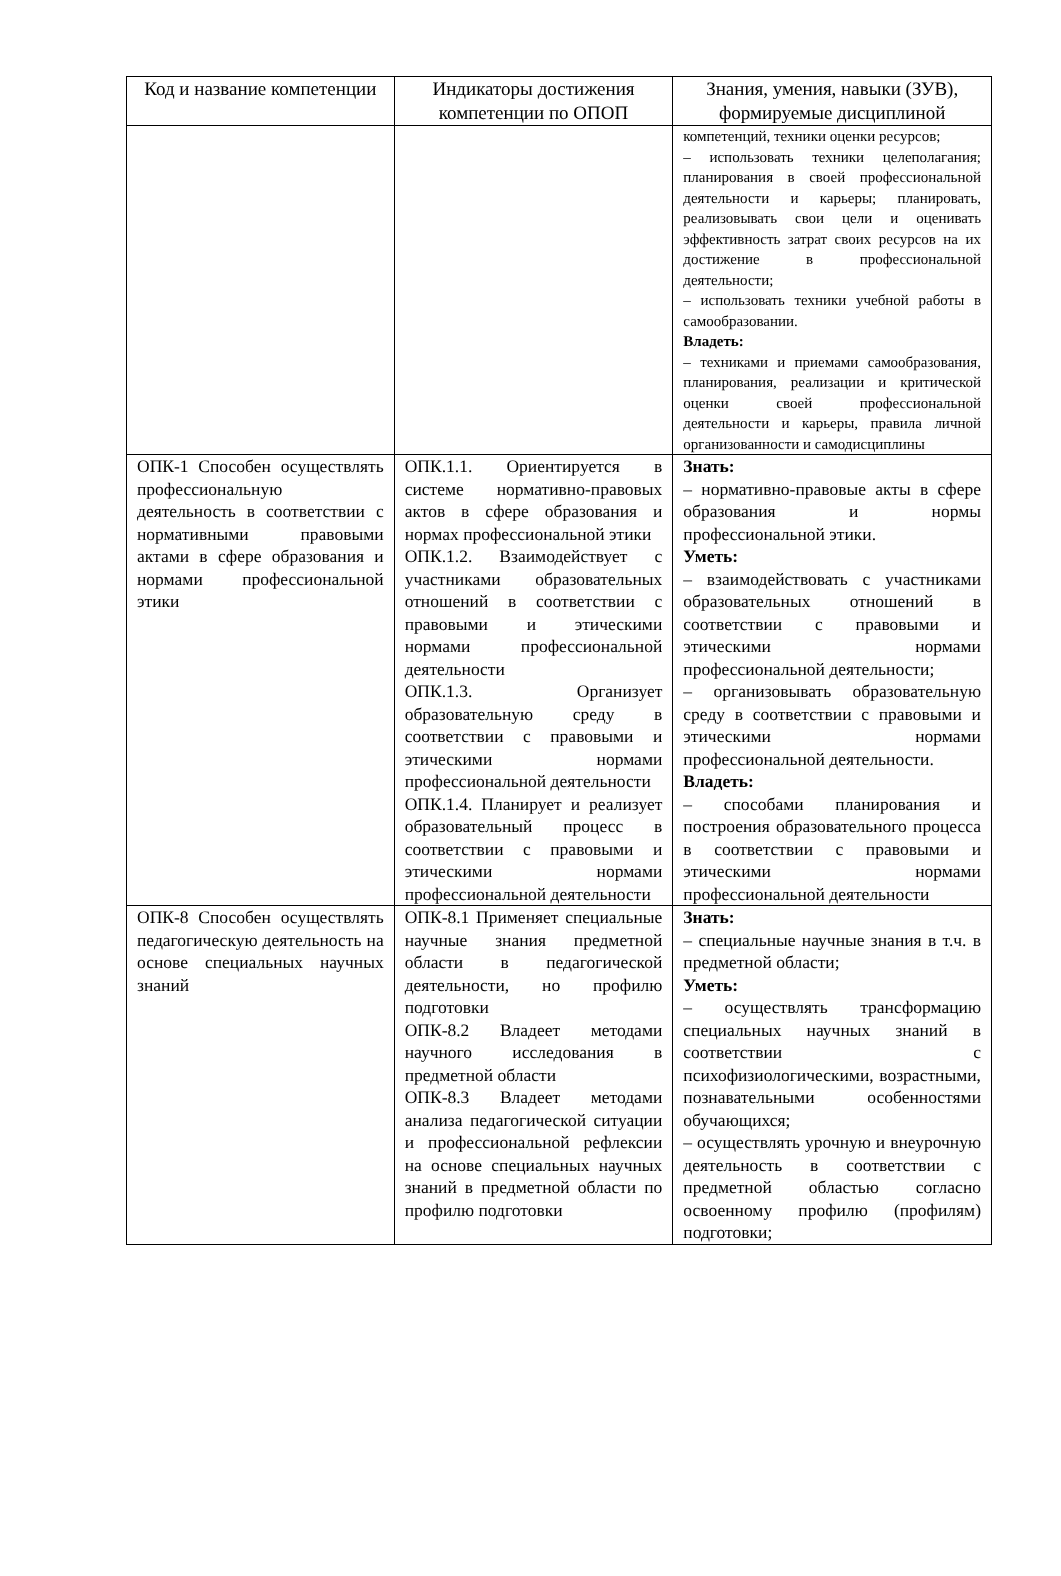| Код и название компетенции | Индикаторы достижения компетенции по ОПОП | Знания, умения, навыки (ЗУВ), формируемые дисциплиной |
| --- | --- | --- |
| | | компетенций, техники оценки ресурсов; – использовать техники целеполагания; планирования в своей профессиональной деятельности и карьеры; планировать, реализовывать свои цели и оценивать эффективность затрат своих ресурсов на их достижение в профессиональной деятельности; – использовать техники учебной работы в самообразовании. Владеть: – техниками и приемами самообразования, планирования, реализации и критической оценки своей профессиональной деятельности и карьеры, правила личной организованности и самодисциплины |
| ОПК-1 Способен осуществлять профессиональную деятельность в соответствии с нормативными правовыми актами в сфере образования и нормами профессиональной этики | ОПК.1.1. Ориентируется в системе нормативно-правовых актов в сфере образования и нормах профессиональной этики ОПК.1.2. Взаимодействует с участниками образовательных отношений в соответствии с правовыми и этическими нормами профессиональной деятельности ОПК.1.3. Организует образовательную среду в соответствии с правовыми и этическими нормами профессиональной деятельности ОПК.1.4. Планирует и реализует образовательный процесс в соответствии с правовыми и этическими нормами профессиональной деятельности | Знать: – нормативно-правовые акты в сфере образования и нормы профессиональной этики. Уметь: – взаимодействовать с участниками образовательных отношений в соответствии с правовыми и этическими нормами профессиональной деятельности; – организовывать образовательную среду в соответствии с правовыми и этическими нормами профессиональной деятельности. Владеть: – способами планирования и построения образовательного процесса в соответствии с правовыми и этическими нормами профессиональной деятельности |
| ОПК-8 Способен осуществлять педагогическую деятельность на основе специальных научных знаний | ОПК-8.1 Применяет специальные научные знания предметной области в педагогической деятельности, но профилю подготовки ОПК-8.2 Владеет методами научного исследования в предметной области ОПК-8.3 Владеет методами анализа педагогической ситуации и профессиональной рефлексии на основе специальных научных знаний в предметной области по профилю подготовки | Знать: – специальные научные знания в т.ч. в предметной области; Уметь: – осуществлять трансформацию специальных научных знаний в соответствии с психофизиологическими, возрастными, познавательными особенностями обучающихся; – осуществлять урочную и внеурочную деятельность в соответствии с предметной областью согласно освоенному профилю (профилям) подготовки; |